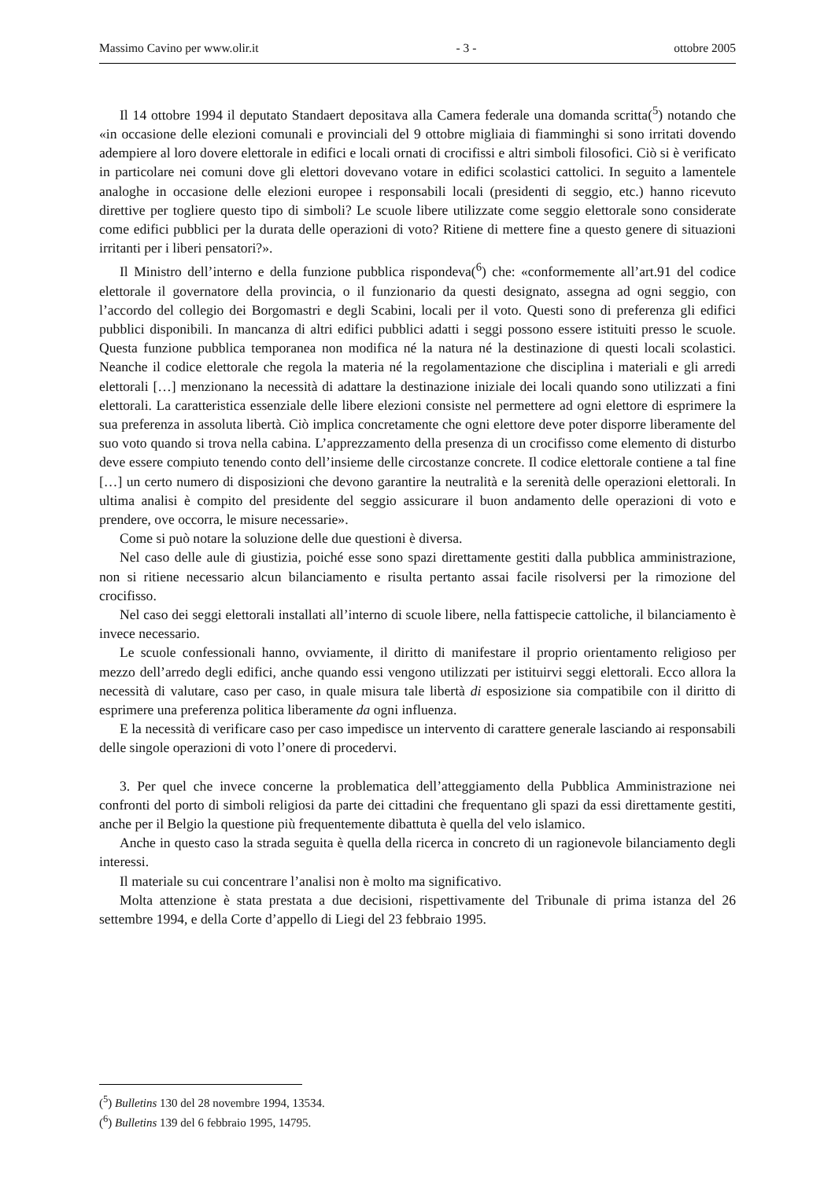Massimo Cavino per www.olir.it - 3 - ottobre 2005
Il 14 ottobre 1994 il deputato Standaert depositava alla Camera federale una domanda scritta(<sup>5</sup>) notando che «in occasione delle elezioni comunali e provinciali del 9 ottobre migliaia di fiamminghi si sono irritati dovendo adempiere al loro dovere elettorale in edifici e locali ornati di crocifissi e altri simboli filosofici. Ciò si è verificato in particolare nei comuni dove gli elettori dovevano votare in edifici scolastici cattolici. In seguito a lamentele analoghe in occasione delle elezioni europee i responsabili locali (presidenti di seggio, etc.) hanno ricevuto direttive per togliere questo tipo di simboli? Le scuole libere utilizzate come seggio elettorale sono considerate come edifici pubblici per la durata delle operazioni di voto? Ritiene di mettere fine a questo genere di situazioni irritanti per i liberi pensatori?».
Il Ministro dell’interno e della funzione pubblica rispondeva(<sup>6</sup>) che: «conformemente all’art.91 del codice elettorale il governatore della provincia, o il funzionario da questi designato, assegna ad ogni seggio, con l’accordo del collegio dei Borgomastri e degli Scabini, locali per il voto. Questi sono di preferenza gli edifici pubblici disponibili. In mancanza di altri edifici pubblici adatti i seggi possono essere istituiti presso le scuole. Questa funzione pubblica temporanea non modifica né la natura né la destinazione di questi locali scolastici. Neanche il codice elettorale che regola la materia né la regolamentazione che disciplina i materiali e gli arredi elettorali […] menzionano la necessità di adattare la destinazione iniziale dei locali quando sono utilizzati a fini elettorali. La caratteristica essenziale delle libere elezioni consiste nel permettere ad ogni elettore di esprimere la sua preferenza in assoluta libertà. Ciò implica concretamente che ogni elettore deve poter disporre liberamente del suo voto quando si trova nella cabina. L’apprezzamento della presenza di un crocifisso come elemento di disturbo deve essere compiuto tenendo conto dell’insieme delle circostanze concrete. Il codice elettorale contiene a tal fine […] un certo numero di disposizioni che devono garantire la neutralità e la serenità delle operazioni elettorali. In ultima analisi è compito del presidente del seggio assicurare il buon andamento delle operazioni di voto e prendere, ove occorra, le misure necessarie».
Come si può notare la soluzione delle due questioni è diversa.
Nel caso delle aule di giustizia, poiché esse sono spazi direttamente gestiti dalla pubblica amministrazione, non si ritiene necessario alcun bilanciamento e risulta pertanto assai facile risolversi per la rimozione del crocifisso.
Nel caso dei seggi elettorali installati all’interno di scuole libere, nella fattispecie cattoliche, il bilanciamento è invece necessario.
Le scuole confessionali hanno, ovviamente, il diritto di manifestare il proprio orientamento religioso per mezzo dell’arredo degli edifici, anche quando essi vengono utilizzati per istituirvi seggi elettorali. Ecco allora la necessità di valutare, caso per caso, in quale misura tale libertà di esposizione sia compatibile con il diritto di esprimere una preferenza politica liberamente da ogni influenza.
E la necessità di verificare caso per caso impedisce un intervento di carattere generale lasciando ai responsabili delle singole operazioni di voto l’onere di procedervi.
3. Per quel che invece concerne la problematica dell’atteggiamento della Pubblica Amministrazione nei confronti del porto di simboli religiosi da parte dei cittadini che frequentano gli spazi da essi direttamente gestiti, anche per il Belgio la questione più frequentemente dibattuta è quella del velo islamico.
Anche in questo caso la strada seguita è quella della ricerca in concreto di un ragionevole bilanciamento degli interessi.
Il materiale su cui concentrare l’analisi non è molto ma significativo.
Molta attenzione è stata prestata a due decisioni, rispettivamente del Tribunale di prima istanza del 26 settembre 1994, e della Corte d’appello di Liegi del 23 febbraio 1995.
(<sup>5</sup>) Bulletins 130 del 28 novembre 1994, 13534.
(<sup>6</sup>) Bulletins 139 del 6 febbraio 1995, 14795.